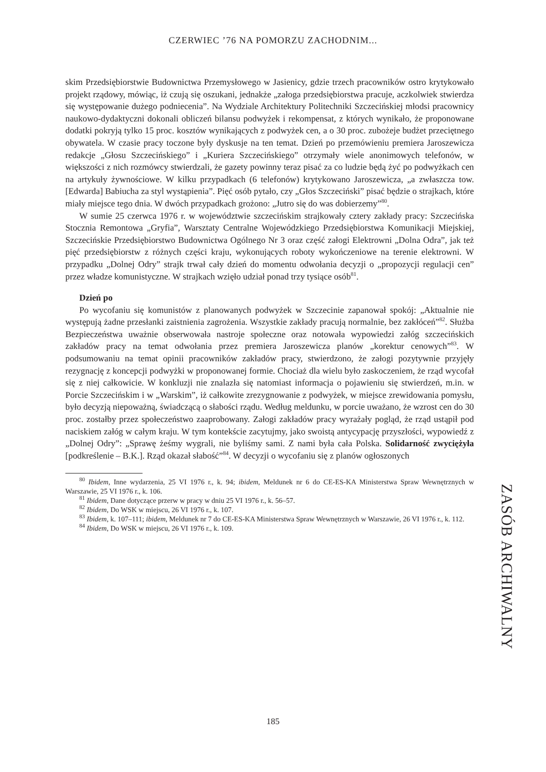CZERWIEC ’76 NA POMORZU ZACHODNIM...
skim Przedsiębiorstwie Budownictwa Przemysłowego w Jasienicy, gdzie trzech pracowników ostro krytykowało projekt rządowy, mówiąc, iż czują się oszukani, jednakże „załoga przedsiębiorstwa pracuje, aczkolwiek stwierdza się występowanie dużego podniecenia”. Na Wydziale Architektury Politechniki Szczecińskiej młodsi pracownicy naukowo-dydaktyczni dokonali obliczeń bilansu podwyżek i rekompensat, z których wynikało, że proponowane dodatki pokryją tylko 15 proc. kosztów wynikających z podwyżek cen, a o 30 proc. zubożeje budżet przeciętnego obywatela. W czasie pracy toczone były dyskusje na ten temat. Dzień po przemówieniu premiera Jaroszewicza redakcje „Głosu Szczecińskiego” i „Kuriera Szczecińskiego” otrzymały wiele anonimowych telefonów, w większości z nich rozmówcy stwierdzali, że gazety powinny teraz pisać za co ludzie będą żyć po podwyżkach cen na artykuły żywnościowe. W kilku przypadkach (6 telefonów) krytykowano Jaroszewicza, „a zwłaszcza tow. [Edwarda] Babiucha za styl wystąpienia”. Pięć osób pytało, czy „Głos Szczeciński” pisać będzie o strajkach, które miały miejsce tego dnia. W dwóch przypadkach grożono: „Jutro się do was dobierzemy”<sup>80</sup>.
W sumie 25 czerwca 1976 r. w województwie szczecińskim strajkowały cztery zakłady pracy: Szczecińska Stocznia Remontowa „Gryfia”, Warsztaty Centralne Wojewódzkiego Przedsiębiorstwa Komunikacji Miejskiej, Szczecińskie Przedsiębiorstwo Budownictwa Ogólnego Nr 3 oraz część załogi Elektrowni „Dolna Odra”, jak też pięć przedsiębiorstw z różnych części kraju, wykonujących roboty wykończeniowe na terenie elektrowni. W przypadku „Dolnej Odry” strajk trwał cały dzień do momentu odwołania decyzji o „propozycji regulacji cen” przez władze komunistyczne. W strajkach wzięło udział ponad trzy tysiące osób<sup>81</sup>.
Dzień po
Po wycofaniu się komunistów z planowanych podwyżek w Szczecinie zapanował spokój: „Aktualnie nie występują żadne przesłanki zaistnienia zagrożenia. Wszystkie zakłady pracują normalnie, bez zakłóceń”<sup>82</sup>. Służba Bezpieczeństwa uważnie obserwowała nastroje społeczne oraz notowała wypowiedzi załóg szczecińskich zakładów pracy na temat odwołania przez premiera Jaroszewicza planów „korektur cenowych”<sup>83</sup>. W podsumowaniu na temat opinii pracowników zakładów pracy, stwierdzono, że załogi pozytywnie przyjęły rezygnację z koncepcji podwyżki w proponowanej formie. Chociaż dla wielu było zaskoczeniem, że rząd wycofał się z niej całkowicie. W konkluzji nie znalazła się natomiast informacja o pojawieniu się stwierdzeń, m.in. w Porcie Szczecińskim i w „Warskim”, iż całkowite zrezygnowanie z podwyżek, w miejsce zrewidowania pomysłu, było decyzją niepoważną, świadczącą o słabości rządu. Według meldunku, w porcie uważano, że wzrost cen do 30 proc. zostałby przez społeczeństwo zaaprobowany. Załogi zakładów pracy wyrażały pogląd, że rząd ustąpił pod naciskiem załóg w całym kraju. W tym kontekście zacytujmy, jako swoistą antycypację przyszłości, wypowiedź z „Dolnej Odry”: „Sprawę żeśmy wygrali, nie byliśmy sami. Z nami była cała Polska. Solidarność zwyciężyła [podkreślenie – B.K.]. Rząd okazał słabość”<sup>84</sup>. W decyzji o wycofaniu się z planów ogłoszonych
<sup>80</sup> Ibidem, Inne wydarzenia, 25 VI 1976 r., k. 94; ibidem, Meldunek nr 6 do CE-ES-KA Ministerstwa Spraw Wewnętrznych w Warszawie, 25 VI 1976 r., k. 106.
<sup>81</sup> Ibidem, Dane dotyczące przerw w pracy w dniu 25 VI 1976 r., k. 56–57.
<sup>82</sup> Ibidem, Do WSK w miejscu, 26 VI 1976 r., k. 107.
<sup>83</sup> Ibidem, k. 107–111; ibidem, Meldunek nr 7 do CE-ES-KA Ministerstwa Spraw Wewnętrznych w Warszawie, 26 VI 1976 r., k. 112.
<sup>84</sup> Ibidem, Do WSK w miejscu, 26 VI 1976 r., k. 109.
ZASÓB ARCHIWALNY
185